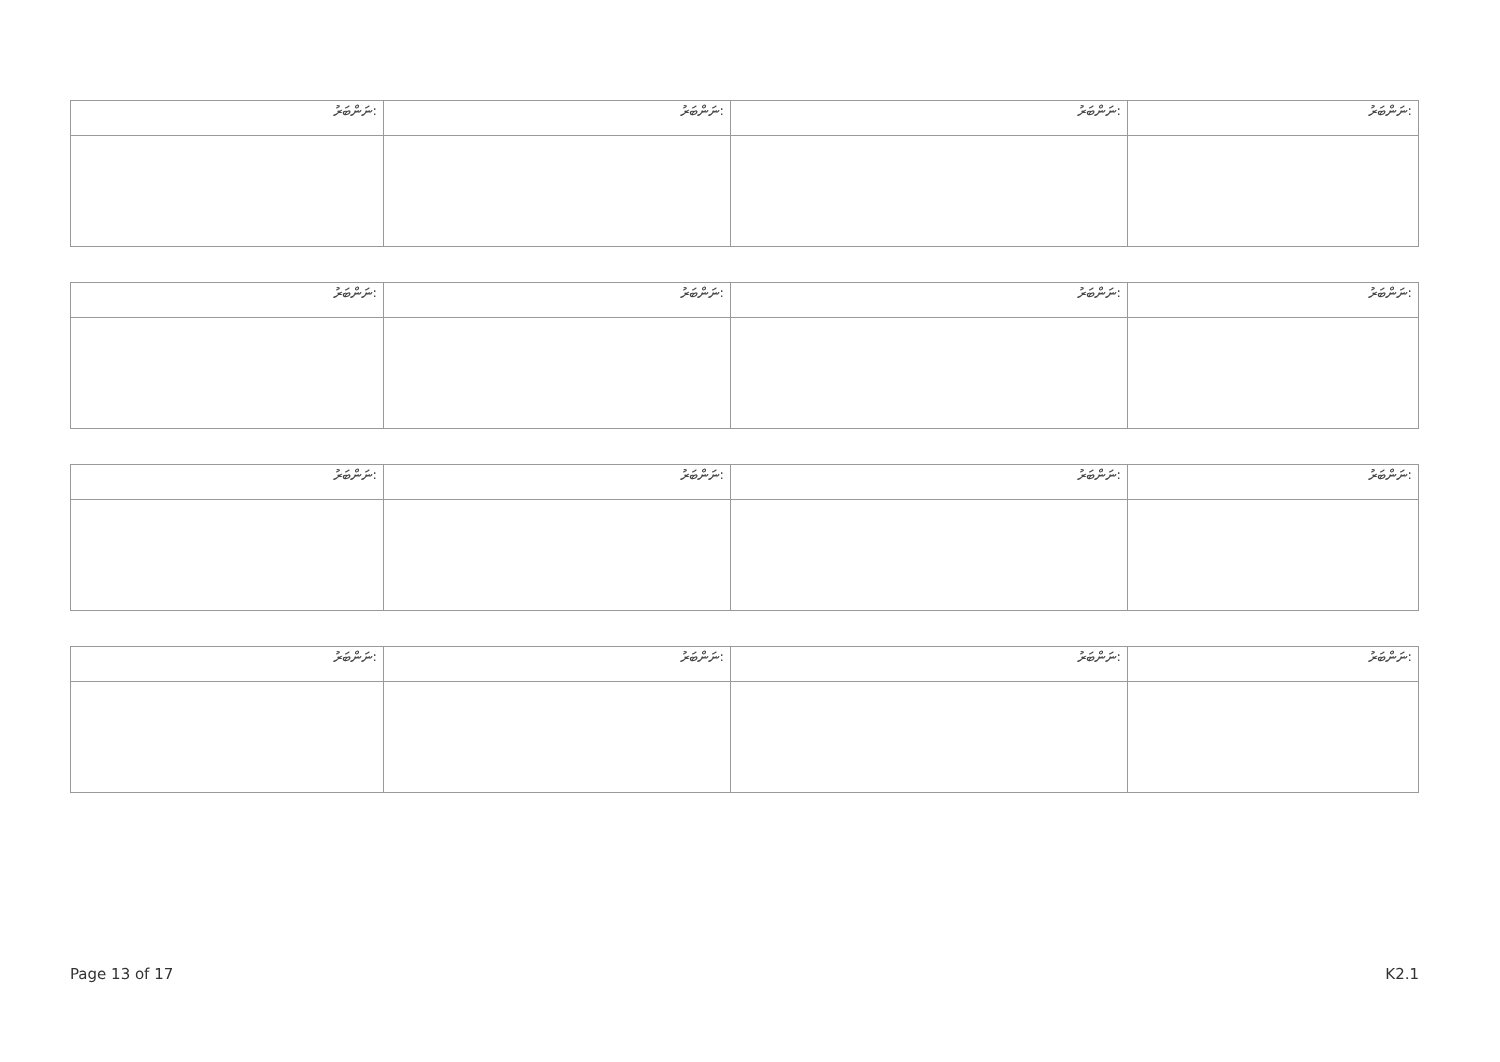| ނަންބަރު: | ނަންބަރު: | ނަންބަރު: | ނަންބަރު: |
| ނަންބަރު: | ނަންބަރު: | ނަންބަރު: | ނަންބަރު: |
| ނަންބަރު: | ނަންބަރު: | ނަންބަރު: | ނަންބަރު: |
| ނަންބަރު: | ނަންބަރު: | ނަންބަރު: | ނަންބަރު: |
Page 13 of 17 K2.1